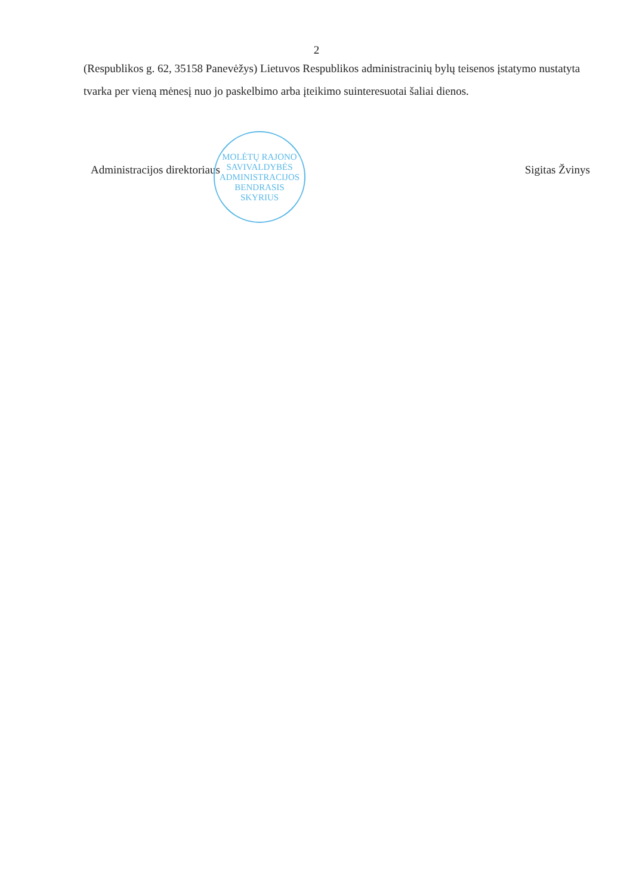2
(Respublikos g. 62, 35158 Panevėžys) Lietuvos Respublikos administracinių bylų teisenos įstatymo nustatyta tvarka per vieną mėnesį nuo jo paskelbimo arba įteikimo suinteresuotai šaliai dienos.
MOLĖTŲ RAJONO SAVIVALDYBĖS ADMINISTRACIJOS
BENDRASIS SKYRIUS
Administracijos direktoriaus Sigitas Žvinys